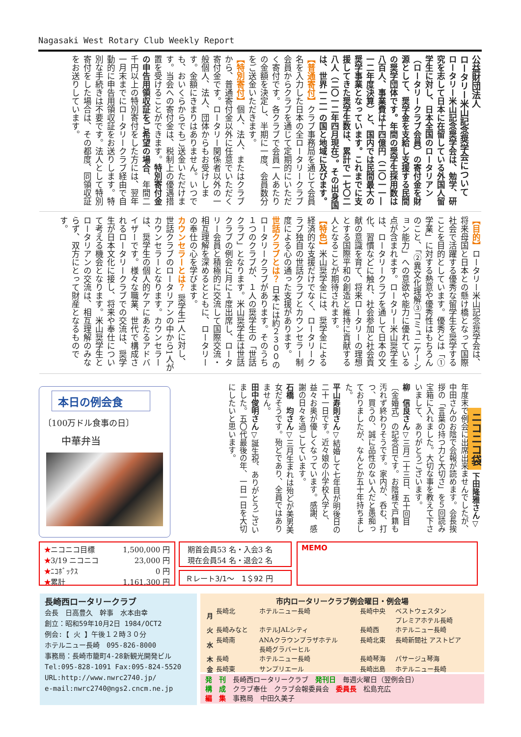Nagasaki West Rotary Club Weekly Report
公益財団法人
ロータリー米山記念奨学会について
ロータリー米山記念奨学会は、勉学、研究を志して日本に在留している外国人留学生に対し、日本全国のロータリアン（ロータリークラブ会員）の寄付金を財源として、奨学金を支給し支援する民間の奨学団体です。年間の奨学生採用数は八百人、事業費は十四億円（二〇一一―一二年度決算）と、国内では民間最大の奨学事業となっています。これまでに支援してきた奨学生数は、累計で一七〇二八人（二〇一二年四月現在）。その出身国は、世界一二一の国と地域に及びます。
【普通寄付】クラブ事務局を通じて会員名を入力した日本の全ロータリークラブ会員からクラブを通じて定期的にいただく寄付です。各クラブで会員一人あたりの金額を決定し、半期に一度、会員数分をご送金いただきます。
【特別寄付】個人、法人、またはクラブから、普通寄付金以外に任意でいただく寄付金です。ロータリー関係者以外の一般個人、法人、団体からもお受けします。金額にきまりはありません。いつでも、おいくらからでもご送金いただけます。当会への寄付金は、税制上の優遇措置を受けることができます。特別寄付金の申告用領収証をご希望の場合、年間二千円以上の特別寄付をした方には、翌年一月末までにロータリークラブ経由で自動的に申告用領収証をお送りします。特別な手続きは不要です。法人として特別寄付をした場合は、その都度、同領収証をお送りしています。
【目的】ロータリー米山記念奨学会は、将来母国と日本との懸け橋となって国際社会で活躍する優秀な留学生を奨学することを目的としています。優秀とは「①学業」に対する熱意や優秀性はもちろんのこと、「②異文化理解③コミュニケーション能力」への意欲や能力に優れている点が含まれます。ロータリー米山奨学生は、ロータリークラブを通して日本の文化、習慣などに触れ、社会参加と社会貢献の意識を育て、将来ロータリーの理想とする国際平和の創造と維持に貢献する人となることが期待されます。
【特色】米山奨学金には、奨学金による経済的な支援だけでなく、ロータリークラブ独自の世話クラブとカウンセラー制度による心の通った支援があります。
世話クラブとは？ 日本には約２３００のロータリークラブがあります。そのうち１つのクラブが、１人の奨学生の「世話クラブ」となります。米山奨学生は世話クラブの例会に月に１度出席し、ロータリー会員と積極的に交流して国際交流・相互理解を深めるとともに、ロータリーの奉仕の心を学びます。
カウンセラーとは？ 奨学生1人に対し、世話クラブのロータリアンの中から1人がカウンセラーとなります。カウンセラーは、奨学生の個人的ケアにあたるアドバイザーです。様々な職業、世代で構成されるロータリークラブでの交流は、奨学生が日本文化に接し、将来や奉仕について考える機会となります。米山奨学生とロータリアンの交流は、相互理解のみならず、双方にとって財産となるものです。
ニコニコ袋 下田隆雅さん▽年度末で例会に出席出来ませんでしたが、中田さんのお陰で会報が読めます。会長挨拶の「言葉の持つ力と大切さ」を５回読み宝箱に入れました。大切な事を教えて下さいまして、ありがとうございます。
柳　信良さん▽三月二十三日、五十回目〔金婚式〕の記念日です。お陰様で戸籍も汚れず終わりそうです。家内が、呑む、打つ、買うの、誠に品性のない人だと愚痴っておりましたが、なんとか五十年持ちました。
平山寿則さん▽結婚して七年目が明後日の二十一日です。近々娘の小学校入学と、益々お奥が優しくなっています。感謝、感謝の日々を過ごしています。
石橋　均さん▽三月生まれは殆どが美男美女だそうです。殆どであり、全員ではありません。
田中俊明さん▽誕生祝、ありがとうございました。五〇代最後の年、一日一日を大切にしたいと思います。
本日の例会食
〔100万ドル食事の日〕
中華弁当
| ★ ニコニコ目標 | 1,500,000 円 |
| ★ 3/19 ニコニコ | 23,000 円 |
| ★ ﾆｺﾎﾞｯｸｽ | 0 円 |
| ★ 累計 | 1,161,300 円 |
期首会員53 名・入会3 名
現在会員54 名・退会2 名
Ｒレート3/1～　1＄92 円
MEMO
長崎西ロータリークラブ
会長　日高豊久　幹事　水本由幸
創立：昭和59年10月2日 1984/OCT2
例会:【 火 】午後１２時３０分
ホテルニュー長崎　095-826-8000
事務局：長崎市籠町4-28新観光開発ビル
Tel:095-828-1091 Fax:095-824-5520
URL:http://www.nwrc2740.jp/
e-mail:nwrc2740@ngs2.cncm.ne.jp
市内ロータリークラブ例会曜日・例会場
| 月 | 長崎北 | ホテルニュー長崎 | 長崎中央 | ベストウェスタン プレミアホテル長崎 |
| 火 | 長崎みなと | ホテルJALシティ | 長崎西 | ホテルニュー長崎 |
| 水 | 長崎南 | ANAクラウンプラザホテル 長崎グラバーヒル | 長崎北東 | 長崎新聞社 アストピア |
| 木 | 長崎 | ホテルニュー長崎 | 長崎琴海 | パサージュ琴海 |
| 金 | 長崎東 | サンプリエール | 長崎出島 | ホテルニュー長崎 |
発　刊　長崎西ロータリークラブ　発刊日　毎週火曜日（翌例会日）
構　成　クラブ奉仕　クラブ会報委員会　委員長　松島充広
編　集　事務局　中田久美子